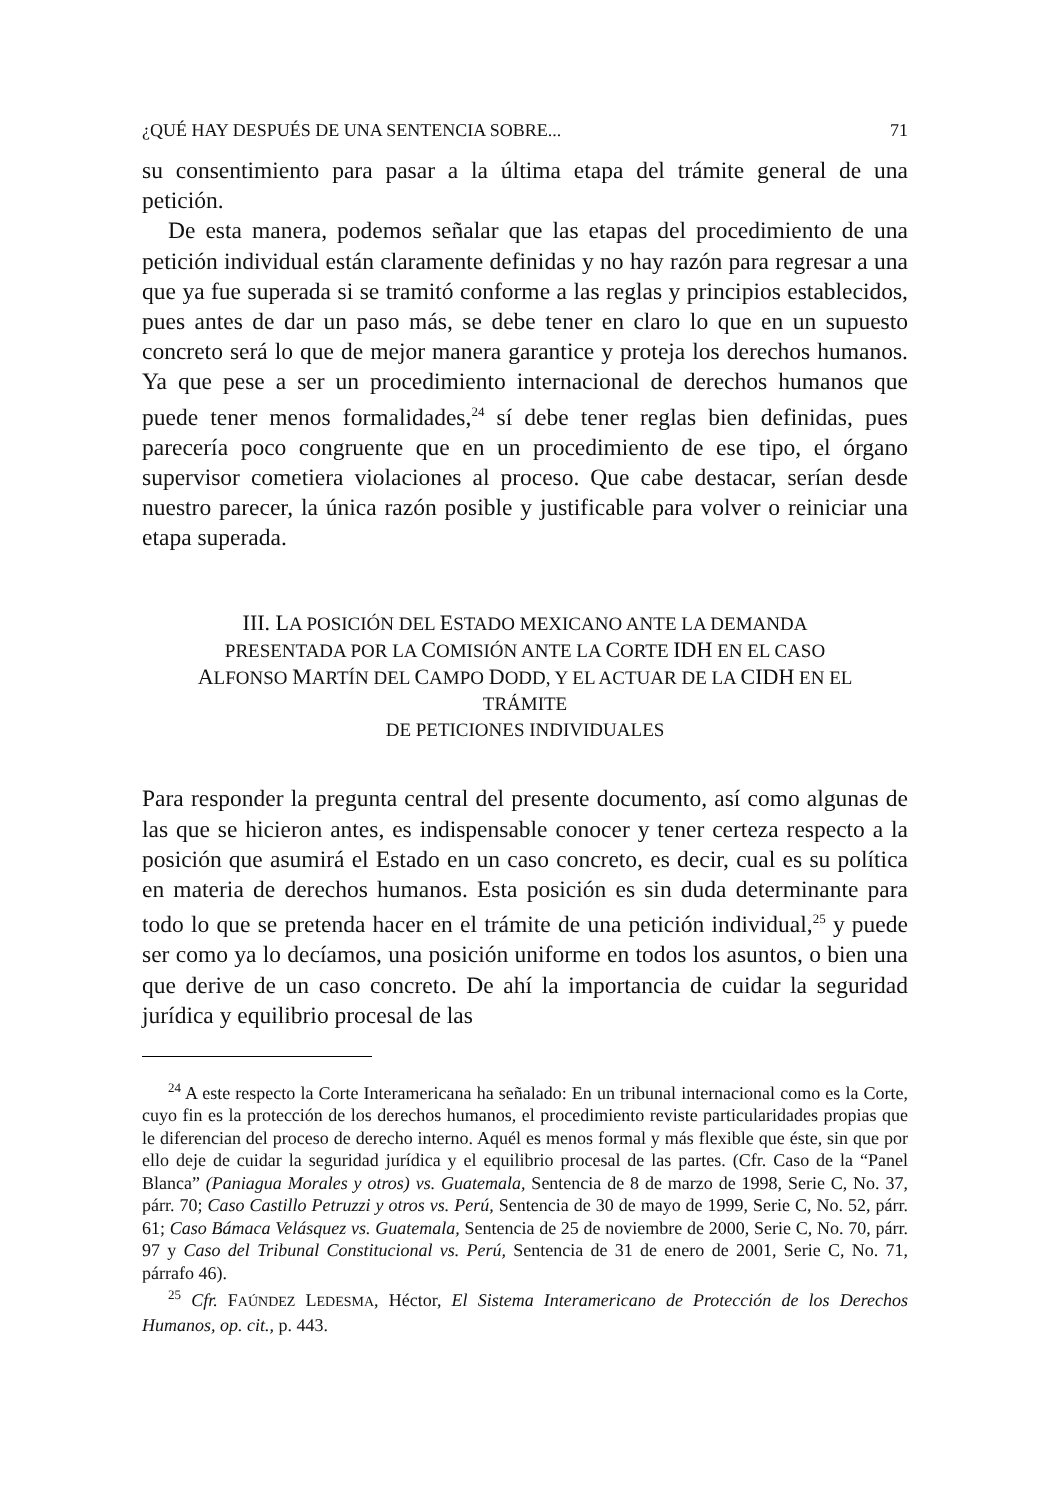¿QUÉ HAY DESPUÉS DE UNA SENTENCIA SOBRE... 71
su consentimiento para pasar a la última etapa del trámite general de una petición.
De esta manera, podemos señalar que las etapas del procedimiento de una petición individual están claramente definidas y no hay razón para regresar a una que ya fue superada si se tramitó conforme a las reglas y principios establecidos, pues antes de dar un paso más, se debe tener en claro lo que en un supuesto concreto será lo que de mejor manera garantice y proteja los derechos humanos. Ya que pese a ser un procedimiento internacional de derechos humanos que puede tener menos formalidades,<sup>24</sup> sí debe tener reglas bien definidas, pues parecería poco congruente que en un procedimiento de ese tipo, el órgano supervisor cometiera violaciones al proceso. Que cabe destacar, serían desde nuestro parecer, la única razón posible y justificable para volver o reiniciar una etapa superada.
III. LA POSICIÓN DEL ESTADO MEXICANO ANTE LA DEMANDA PRESENTADA POR LA COMISIÓN ANTE LA CORTE IDH EN EL CASO ALFONSO MARTÍN DEL CAMPO DODD, Y EL ACTUAR DE LA CIDH EN EL TRÁMITE
DE PETICIONES INDIVIDUALES
Para responder la pregunta central del presente documento, así como algunas de las que se hicieron antes, es indispensable conocer y tener certeza respecto a la posición que asumirá el Estado en un caso concreto, es decir, cual es su política en materia de derechos humanos. Esta posición es sin duda determinante para todo lo que se pretenda hacer en el trámite de una petición individual,<sup>25</sup> y puede ser como ya lo decíamos, una posición uniforme en todos los asuntos, o bien una que derive de un caso concreto. De ahí la importancia de cuidar la seguridad jurídica y equilibrio procesal de las
<sup>24</sup> A este respecto la Corte Interamericana ha señalado: En un tribunal internacional como es la Corte, cuyo fin es la protección de los derechos humanos, el procedimiento reviste particularidades propias que le diferencian del proceso de derecho interno. Aquél es menos formal y más flexible que éste, sin que por ello deje de cuidar la seguridad jurídica y el equilibrio procesal de las partes. (Cfr. Caso de la “Panel Blanca” (Paniagua Morales y otros) vs. Guatemala, Sentencia de 8 de marzo de 1998, Serie C, No. 37, párr. 70; Caso Castillo Petruzzi y otros vs. Perú, Sentencia de 30 de mayo de 1999, Serie C, No. 52, párr. 61; Caso Bámaca Velásquez vs. Guatemala, Sentencia de 25 de noviembre de 2000, Serie C, No. 70, párr. 97 y Caso del Tribunal Constitucional vs. Perú, Sentencia de 31 de enero de 2001, Serie C, No. 71, párrafo 46).
<sup>25</sup> Cfr. FAÚNDEZ LEDESMA, Héctor, El Sistema Interamericano de Protección de los Derechos Humanos, op. cit., p. 443.